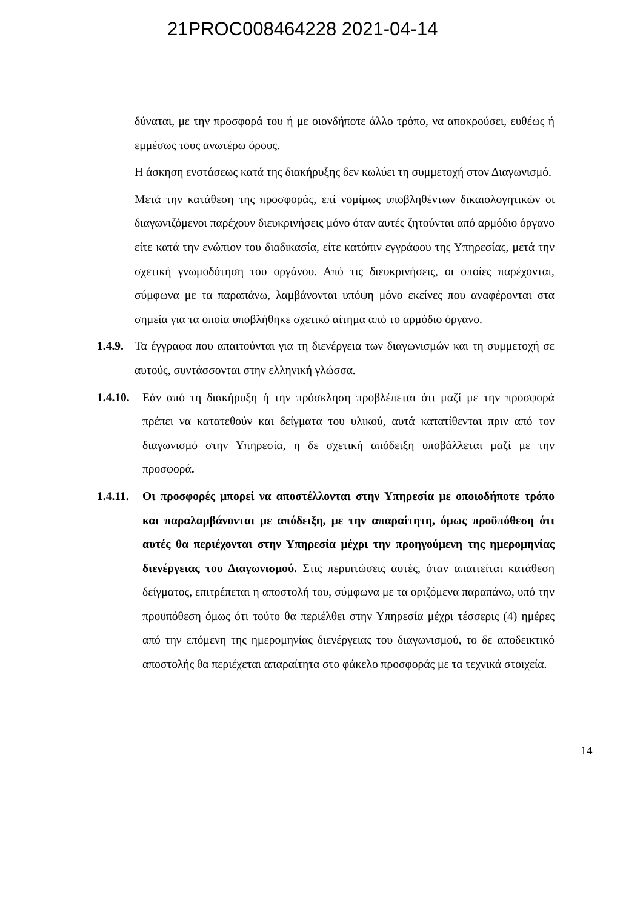21PROC008464228 2021-04-14
δύναται, με την προσφορά του ή με οιονδήποτε άλλο τρόπο, να αποκρούσει, ευθέως ή εμμέσως τους ανωτέρω όρους.
Η άσκηση ενστάσεως κατά της διακήρυξης δεν κωλύει τη συμμετοχή στον Διαγωνισμό.
Μετά την κατάθεση της προσφοράς, επί νομίμως υποβληθέντων δικαιολογητικών οι διαγωνιζόμενοι παρέχουν διευκρινήσεις μόνο όταν αυτές ζητούνται από αρμόδιο όργανο είτε κατά την ενώπιον του διαδικασία, είτε κατόπιν εγγράφου της Υπηρεσίας, μετά την σχετική γνωμοδότηση του οργάνου. Από τις διευκρινήσεις, οι οποίες παρέχονται, σύμφωνα με τα παραπάνω, λαμβάνονται υπόψη μόνο εκείνες που αναφέρονται στα σημεία για τα οποία υποβλήθηκε σχετικό αίτημα από το αρμόδιο όργανο.
1.4.9. Τα έγγραφα που απαιτούνται για τη διενέργεια των διαγωνισμών και τη συμμετοχή σε αυτούς, συντάσσονται στην ελληνική γλώσσα.
1.4.10. Εάν από τη διακήρυξη ή την πρόσκληση προβλέπεται ότι μαζί με την προσφορά πρέπει να κατατεθούν και δείγματα του υλικού, αυτά κατατίθενται πριν από τον διαγωνισμό στην Υπηρεσία, η δε σχετική απόδειξη υποβάλλεται μαζί με την προσφορά.
1.4.11. Οι προσφορές μπορεί να αποστέλλονται στην Υπηρεσία με οποιοδήποτε τρόπο και παραλαμβάνονται με απόδειξη, με την απαραίτητη, όμως προϋπόθεση ότι αυτές θα περιέχονται στην Υπηρεσία μέχρι την προηγούμενη της ημερομηνίας διενέργειας του Διαγωνισμού. Στις περιπτώσεις αυτές, όταν απαιτείται κατάθεση δείγματος, επιτρέπεται η αποστολή του, σύμφωνα με τα οριζόμενα παραπάνω, υπό την προϋπόθεση όμως ότι τούτο θα περιέλθει στην Υπηρεσία μέχρι τέσσερις (4) ημέρες από την επόμενη της ημερομηνίας διενέργειας του διαγωνισμού, το δε αποδεικτικό αποστολής θα περιέχεται απαραίτητα στο φάκελο προσφοράς με τα τεχνικά στοιχεία.
14